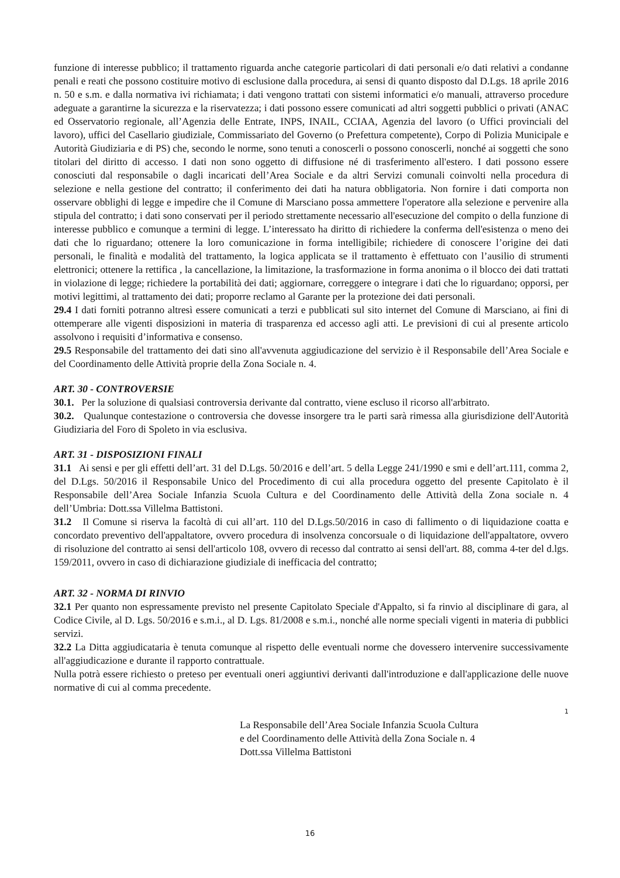funzione di interesse pubblico; il trattamento riguarda anche categorie particolari di dati personali e/o dati relativi a condanne penali e reati che possono costituire motivo di esclusione dalla procedura, ai sensi di quanto disposto dal D.Lgs. 18 aprile 2016 n. 50 e s.m. e dalla normativa ivi richiamata; i dati vengono trattati con sistemi informatici e/o manuali, attraverso procedure adeguate a garantirne la sicurezza e la riservatezza; i dati possono essere comunicati ad altri soggetti pubblici o privati (ANAC ed Osservatorio regionale, all’Agenzia delle Entrate, INPS, INAIL, CCIAA, Agenzia del lavoro (o Uffici provinciali del lavoro), uffici del Casellario giudiziale, Commissariato del Governo (o Prefettura competente), Corpo di Polizia Municipale e Autorità Giudiziaria e di PS) che, secondo le norme, sono tenuti a conoscerli o possono conoscerli, nonché ai soggetti che sono titolari del diritto di accesso. I dati non sono oggetto di diffusione né di trasferimento all'estero. I dati possono essere conosciuti dal responsabile o dagli incaricati dell’Area Sociale e da altri Servizi comunali coinvolti nella procedura di selezione e nella gestione del contratto; il conferimento dei dati ha natura obbligatoria. Non fornire i dati comporta non osservare obblighi di legge e impedire che il Comune di Marsciano possa ammettere l'operatore alla selezione e pervenire alla stipula del contratto; i dati sono conservati per il periodo strettamente necessario all'esecuzione del compito o della funzione di interesse pubblico e comunque a termini di legge. L’interessato ha diritto di richiedere la conferma dell'esistenza o meno dei dati che lo riguardano; ottenere la loro comunicazione in forma intelligibile; richiedere di conoscere l’origine dei dati personali, le finalità e modalità del trattamento, la logica applicata se il trattamento è effettuato con l’ausilio di strumenti elettronici; ottenere la rettifica , la cancellazione, la limitazione, la trasformazione in forma anonima o il blocco dei dati trattati in violazione di legge; richiedere la portabilità dei dati; aggiornare, correggere o integrare i dati che lo riguardano; opporsi, per motivi legittimi, al trattamento dei dati; proporre reclamo al Garante per la protezione dei dati personali.
29.4 I dati forniti potranno altresì essere comunicati a terzi e pubblicati sul sito internet del Comune di Marsciano, ai fini di ottemperare alle vigenti disposizioni in materia di trasparenza ed accesso agli atti. Le previsioni di cui al presente articolo assolvono i requisiti d’informativa e consenso.
29.5 Responsabile del trattamento dei dati sino all'avvenuta aggiudicazione del servizio è il Responsabile dell’Area Sociale e del Coordinamento delle Attività proprie della Zona Sociale n. 4.
ART. 30 - CONTROVERSIE
30.1. Per la soluzione di qualsiasi controversia derivante dal contratto, viene escluso il ricorso all'arbitrato.
30.2. Qualunque contestazione o controversia che dovesse insorgere tra le parti sarà rimessa alla giurisdizione dell'Autorità Giudiziaria del Foro di Spoleto in via esclusiva.
ART. 31 - DISPOSIZIONI FINALI
31.1 Ai sensi e per gli effetti dell’art. 31 del D.Lgs. 50/2016 e dell’art. 5 della Legge 241/1990 e smi e dell’art.111, comma 2, del D.Lgs. 50/2016 il Responsabile Unico del Procedimento di cui alla procedura oggetto del presente Capitolato è il Responsabile dell’Area Sociale Infanzia Scuola Cultura e del Coordinamento delle Attività della Zona sociale n. 4 dell’Umbria: Dott.ssa Villelma Battistoni.
31.2 Il Comune si riserva la facoltà di cui all’art. 110 del D.Lgs.50/2016 in caso di fallimento o di liquidazione coatta e concordato preventivo dell'appaltatore, ovvero procedura di insolvenza concorsuale o di liquidazione dell'appaltatore, ovvero di risoluzione del contratto ai sensi dell'articolo 108, ovvero di recesso dal contratto ai sensi dell'art. 88, comma 4-ter del d.lgs. 159/2011, ovvero in caso di dichiarazione giudiziale di inefficacia del contratto;
ART. 32 - NORMA DI RINVIO
32.1 Per quanto non espressamente previsto nel presente Capitolato Speciale d'Appalto, si fa rinvio al disciplinare di gara, al Codice Civile, al D. Lgs. 50/2016 e s.m.i., al D. Lgs. 81/2008 e s.m.i., nonché alle norme speciali vigenti in materia di pubblici servizi.
32.2 La Ditta aggiudicataria è tenuta comunque al rispetto delle eventuali norme che dovessero intervenire successivamente all'aggiudicazione e durante il rapporto contrattuale.
Nulla potrà essere richiesto o preteso per eventuali oneri aggiuntivi derivanti dall'introduzione e dall'applicazione delle nuove normative di cui al comma precedente.
1
La Responsabile dell’Area Sociale Infanzia Scuola Cultura
e del Coordinamento delle Attività della Zona Sociale n. 4
Dott.ssa Villelma Battistoni
16